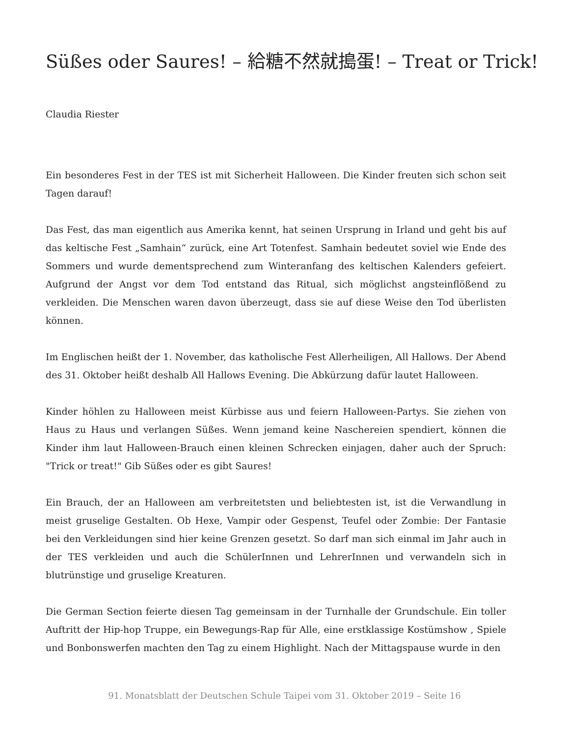Süßes oder Saures! – 給糖不然就搗蛋! – Treat or Trick!
Claudia Riester
Ein besonderes Fest in der TES ist mit Sicherheit Halloween. Die Kinder freuten sich schon seit Tagen darauf!
Das Fest, das man eigentlich aus Amerika kennt, hat seinen Ursprung in Irland und geht bis auf das keltische Fest „Samhain“ zurück, eine Art Totenfest. Samhain bedeutet soviel wie Ende des Sommers und wurde dementsprechend zum Winteranfang des keltischen Kalenders gefeiert. Aufgrund der Angst vor dem Tod entstand das Ritual, sich möglichst angsteinflößend zu verkleiden. Die Menschen waren davon überzeugt, dass sie auf diese Weise den Tod überlisten können.
Im Englischen heißt der 1. November, das katholische Fest Allerheiligen, All Hallows. Der Abend des 31. Oktober heißt deshalb All Hallows Evening. Die Abkürzung dafür lautet Halloween.
Kinder höhlen zu Halloween meist Kürbisse aus und feiern Halloween-Partys. Sie ziehen von Haus zu Haus und verlangen Süßes. Wenn jemand keine Naschereien spendiert, können die Kinder ihm laut Halloween-Brauch einen kleinen Schrecken einjagen, daher auch der Spruch: "Trick or treat!" Gib Süßes oder es gibt Saures!
Ein Brauch, der an Halloween am verbreitetsten und beliebtesten ist, ist die Verwandlung in meist gruselige Gestalten. Ob Hexe, Vampir oder Gespenst, Teufel oder Zombie: Der Fantasie bei den Verkleidungen sind hier keine Grenzen gesetzt. So darf man sich einmal im Jahr auch in der TES verkleiden und auch die SchülerInnen und LehrerInnen und verwandeln sich in blutrünstige und gruselige Kreaturen.
Die German Section feierte diesen Tag gemeinsam in der Turnhalle der Grundschule. Ein toller Auftritt der Hip-hop Truppe, ein Bewegungs-Rap für Alle, eine erstklassige Kostümshow , Spiele und Bonbonswerfen machten den Tag zu einem Highlight. Nach der Mittagspause wurde in den
91. Monatsblatt der Deutschen Schule Taipei vom 31. Oktober 2019 – Seite 16